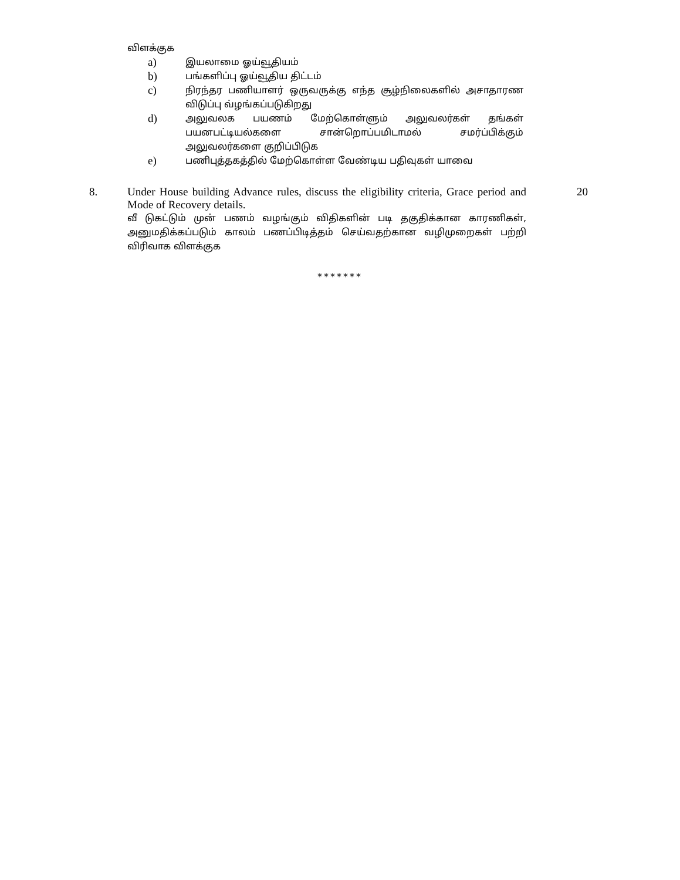விளக்குக
a)
இயலாமை ஓய்வூதியம்
b)
பங்களிப்பு ஓய்வூதிய திட்டம்
c)
நிரந்தர பணியாளர் ஒருவருக்கு எந்த சூழ்நிலைகளில் அசாதாரண விடுப்பு வ்ழங்கப்படுகிறது
d)
அலுவலக பயணம் மேற்கொள்ளும் அலுவலர்கள் தங்கள் பயனபட்டியல்களை சான்றொப்பமிடாமல் சமர்ப்பிக்கும் அலுவலர்களை குறிப்பிடுக
e)
பணிபுத்தகத்தில் மேற்கொள்ள வேண்டிய பதிவுகள் யாவை
8.
Under House building Advance rules, discuss the eligibility criteria, Grace period and Mode of Recovery details.
வீ டுகட்டும் முன் பணம் வழங்கும் விதிகளின் படி தகுதிக்கான காரணிகள், அனுமதிக்கப்படும் காலம் பணப்பிடித்தம் செய்வதற்கான வழிமுறைகள் பற்றி விரிவாக விளக்குக
20
*******